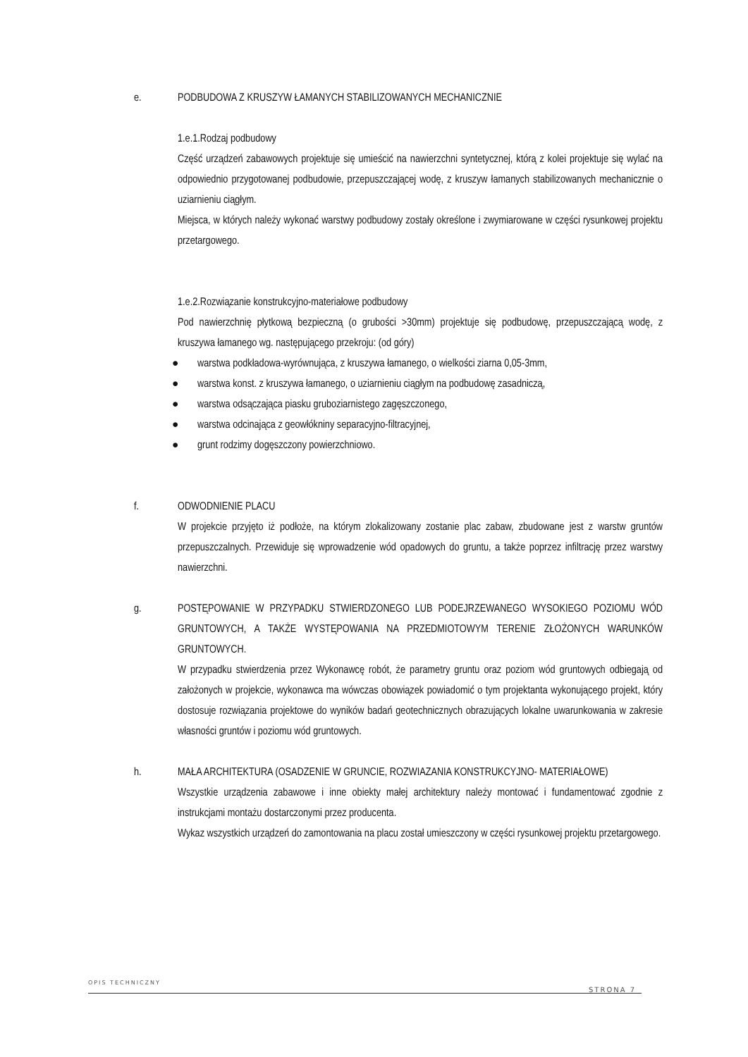e. PODBUDOWA Z KRUSZYW ŁAMANYCH STABILIZOWANYCH MECHANICZNIE
1.e.1.Rodzaj podbudowy
Część urządzeń zabawowych projektuje się umieścić na nawierzchni syntetycznej, którą z kolei projektuje się wylać na odpowiednio przygotowanej podbudowie, przepuszczającej wodę, z kruszyw łamanych stabilizowanych mechanicznie o uziarnieniu ciągłym.
Miejsca, w których należy wykonać warstwy podbudowy zostały określone i zwymiarowane w części rysunkowej projektu przetargowego.
1.e.2.Rozwiązanie konstrukcyjno-materiałowe podbudowy
Pod nawierzchnię płytkową bezpieczną (o grubości >30mm) projektuje się podbudowę, przepuszczającą wodę, z kruszywa łamanego wg. następującego przekroju: (od góry)
● warstwa podkładowa-wyrównująca, z kruszywa łamanego, o wielkości ziarna 0,05-3mm,
● warstwa konst. z kruszywa łamanego, o uziarnieniu ciągłym na podbudowę zasadniczą,
● warstwa odsączająca piasku gruboziarnistego zagęszczonego,
● warstwa odcinająca z geowłókniny separacyjno-filtracyjnej,
● grunt rodzimy dogęszczony powierzchniowo.
f. ODWODNIENIE PLACU
W projekcie przyjęto iż podłoże, na którym zlokalizowany zostanie plac zabaw, zbudowane jest z warstw gruntów przepuszczalnych. Przewiduje się wprowadzenie wód opadowych do gruntu, a także poprzez infiltrację przez warstwy nawierzchni.
g. POSTĘPOWANIE W PRZYPADKU STWIERDZONEGO LUB PODEJRZEWANEGO WYSOKIEGO POZIOMU WÓD GRUNTOWYCH, A TAKŻE WYSTĘPOWANIA NA PRZEDMIOTOWYM TERENIE ZŁOŻONYCH WARUNKÓW GRUNTOWYCH.
W przypadku stwierdzenia przez Wykonawcę robót, że parametry gruntu oraz poziom wód gruntowych odbiegają od założonych w projekcie, wykonawca ma wówczas obowiązek powiadomić o tym projektanta wykonującego projekt, który dostosuje rozwiązania projektowe do wyników badań geotechnicznych obrazujących lokalne uwarunkowania w zakresie własności gruntów i poziomu wód gruntowych.
h. MAŁA ARCHITEKTURA (OSADZENIE W GRUNCIE, ROZWIAZANIA KONSTRUKCYJNO- MATERIAŁOWE)
Wszystkie urządzenia zabawowe i inne obiekty małej architektury należy montować i fundamentować zgodnie z instrukcjami montażu dostarczonymi przez producenta.
Wykaz wszystkich urządzeń do zamontowania na placu został umieszczony w części rysunkowej projektu przetargowego.
OPIS TECHNICZNY
STRONA 7